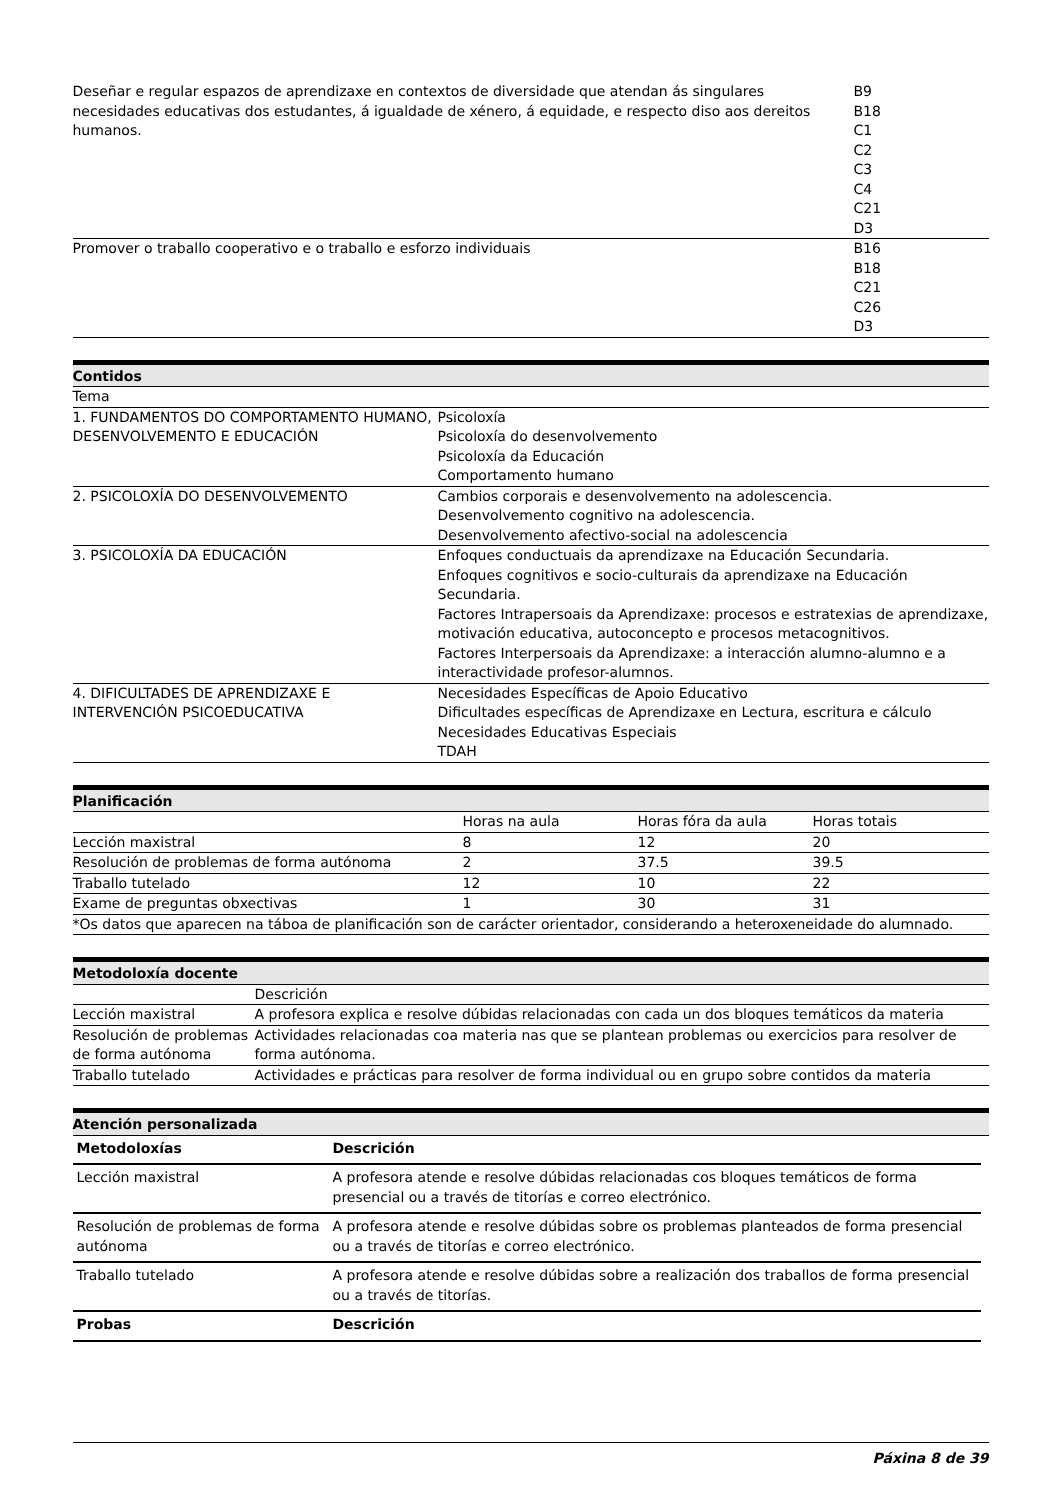| Deseñar e regular espazos de aprendizaxe en contextos de diversidade que atendan ás singulares necesidades educativas dos estudantes, á igualdade de xénero, á equidade, e respecto diso aos dereitos humanos. | B9 B18 C1 C2 C3 C4 C21 D3 |
| Promover o traballo cooperativo e o traballo e esforzo individuais | B16 B18 C21 C26 D3 |
Contidos
| Tema | |
| 1. FUNDAMENTOS DO COMPORTAMENTO HUMANO, DESENVOLVEMENTO E EDUCACIÓN | Psicoloxía Psicoloxía do desenvolvemento Psicoloxía da Educación Comportamento humano |
| 2. PSICOLOXÍA DO DESENVOLVEMENTO | Cambios corporais e desenvolvemento na adolescencia. Desenvolvemento cognitivo na adolescencia. Desenvolvemento afectivo-social na adolescencia |
| 3. PSICOLOXÍA DA EDUCACIÓN | Enfoques conductuais da aprendizaxe na Educación Secundaria. Enfoques cognitivos e socio-culturais da aprendizaxe na Educación Secundaria. Factores Intrapersoais da Aprendizaxe: procesos e estratexias de aprendizaxe, motivación educativa, autoconcepto e procesos metacognitivos. Factores Interpersoais da Aprendizaxe: a interacción alumno-alumno e a interactividade profesor-alumnos. |
| 4. DIFICULTADES DE APRENDIZAXE E INTERVENCIÓN PSICOEDUCATIVA | Necesidades Específicas de Apoio Educativo Dificultades específicas de Aprendizaxe en Lectura, escritura e cálculo Necesidades Educativas Especiais TDAH |
Planificación
| | Horas na aula | Horas fóra da aula | Horas totais |
| Lección maxistral | 8 | 12 | 20 |
| Resolución de problemas de forma autónoma | 2 | 37.5 | 39.5 |
| Traballo tutelado | 12 | 10 | 22 |
| Exame de preguntas obxectivas | 1 | 30 | 31 |
| *Os datos que aparecen na táboa de planificación son de carácter orientador, considerando a heteroxeneidade do alumnado. | | | |
Metodoloxía docente
| | Descrición |
| Lección maxistral | A profesora explica e resolve dúbidas relacionadas con cada un dos bloques temáticos da materia |
| Resolución de problemas de forma autónoma | Actividades relacionadas coa materia nas que se plantean problemas ou exercicios para resolver de forma autónoma. |
| Traballo tutelado | Actividades e prácticas para resolver de forma individual ou en grupo sobre contidos da materia |
Atención personalizada
| Metodoloxías | Descrición |
| --- | --- |
| Lección maxistral | A profesora atende e resolve dúbidas relacionadas cos bloques temáticos de forma presencial ou a través de titorías e correo electrónico. |
| Resolución de problemas de forma autónoma | A profesora atende e resolve dúbidas sobre os problemas planteados de forma presencial ou a través de titorías e correo electrónico. |
| Traballo tutelado | A profesora atende e resolve dúbidas sobre a realización dos traballos de forma presencial ou a través de titorías. |
| Probas | Descrición |
Páxina 8 de 39